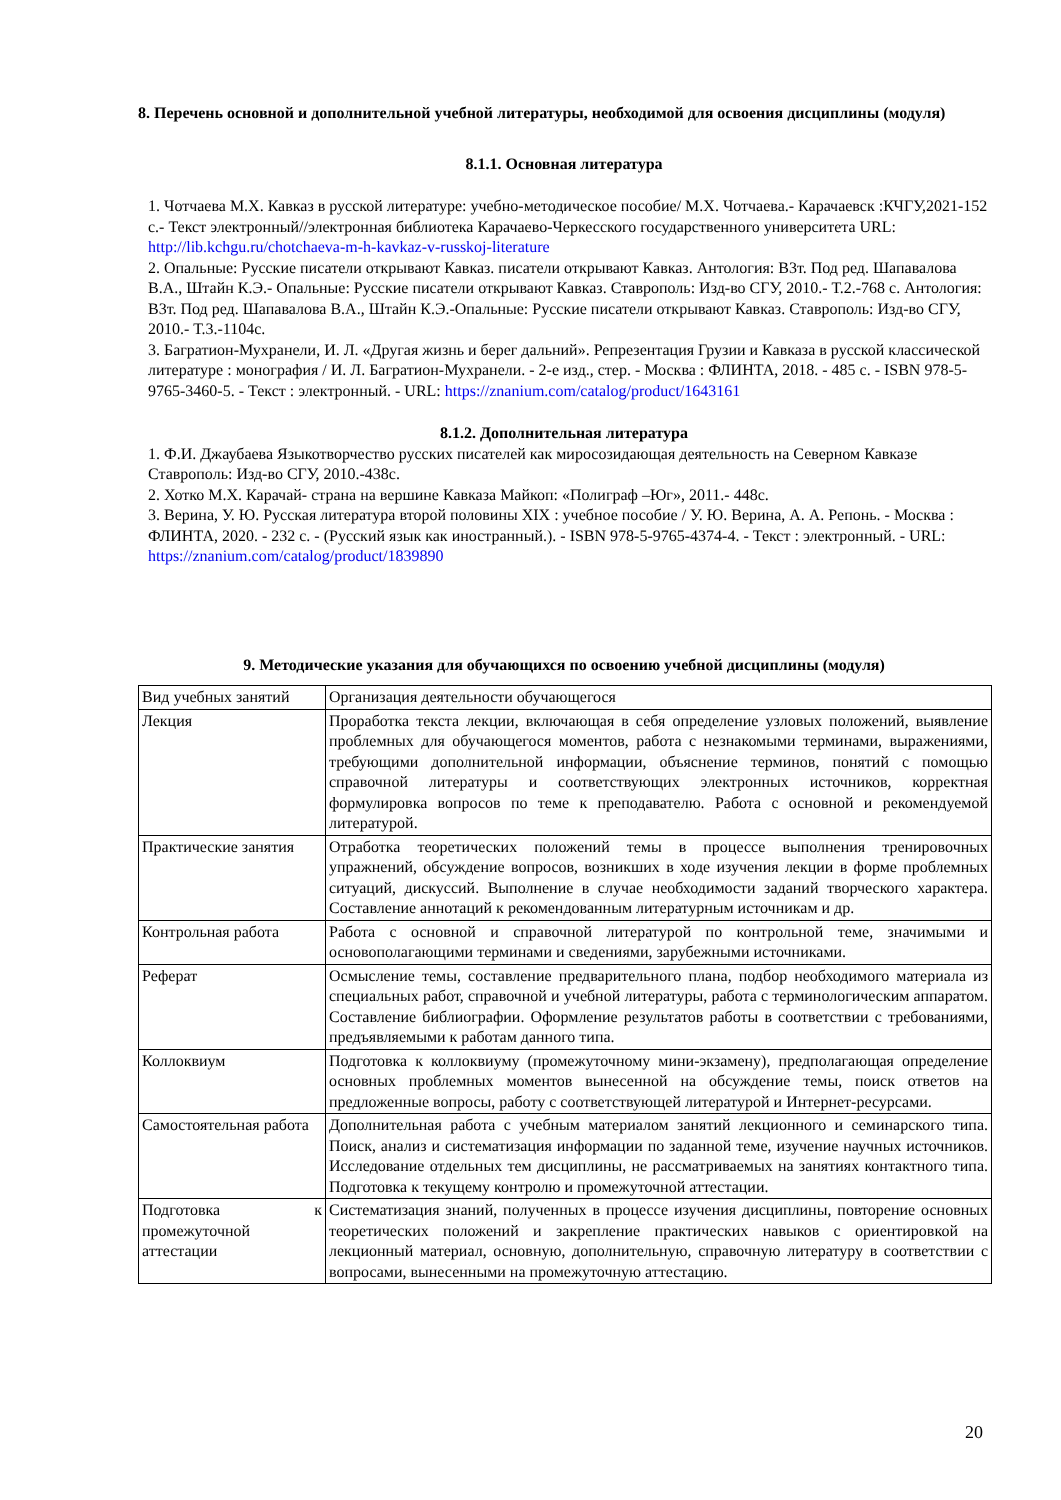8. Перечень основной и дополнительной учебной литературы, необходимой для освоения дисциплины (модуля)
8.1.1. Основная литература
1. Чотчаева М.Х. Кавказ в русской литературе: учебно-методическое пособие/ М.Х. Чотчаева.- Карачаевск :КЧГУ,2021-152 с.- Текст электронный//электронная библиотека Карачаево-Черкесского государственного университета URL: http://lib.kchgu.ru/chotchaeva-m-h-kavkaz-v-russkoj-literature
2. Опальные: Русские писатели открывают Кавказ. писатели открывают Кавказ. Антология: В3т. Под ред. Шапавалова В.А., Штайн К.Э.- Опальные: Русские писатели открывают Кавказ. Ставрополь: Изд-во СГУ, 2010.- Т.2.-768 с. Антология: В3т. Под ред. Шапавалова В.А., Штайн К.Э.-Опальные: Русские писатели открывают Кавказ. Ставрополь: Изд-во СГУ, 2010.- Т.3.-1104с.
3. Багратион-Мухранели, И. Л. «Другая жизнь и берег дальний». Репрезентация Грузии и Кавказа в русской классической литературе : монография / И. Л. Багратион-Мухранели. - 2-е изд., стер. - Москва : ФЛИНТА, 2018. - 485 с. - ISBN 978-5-9765-3460-5. - Текст : электронный. - URL: https://znanium.com/catalog/product/1643161
8.1.2. Дополнительная литература
1. Ф.И. Джаубаева Языкотворчество русских писателей как миросозидающая деятельность на Северном Кавказе Ставрополь: Изд-во СГУ, 2010.-438с.
2. Хотко М.Х. Карачай- страна на вершине Кавказа Майкоп: «Полиграф –Юг», 2011.- 448с.
3. Верина, У. Ю. Русская литература второй половины XIX : учебное пособие / У. Ю. Верина, А. А. Репонь. - Москва : ФЛИНТА, 2020. - 232 с. - (Русский язык как иностранный.). - ISBN 978-5-9765-4374-4. - Текст : электронный. - URL: https://znanium.com/catalog/product/1839890
9. Методические указания для обучающихся по освоению учебной дисциплины (модуля)
| Вид учебных занятий | Организация деятельности обучающегося |
| Лекция | Проработка текста лекции, включающая в себя определение узловых положений, выявление проблемных для обучающегося моментов, работа с незнакомыми терминами, выражениями, требующими дополнительной информации, объяснение терминов, понятий с помощью справочной литературы и соответствующих электронных источников, корректная формулировка вопросов по теме к преподавателю. Работа с основной и рекомендуемой литературой. |
| Практические занятия | Отработка теоретических положений темы в процессе выполнения тренировочных упражнений, обсуждение вопросов, возникших в ходе изучения лекции в форме проблемных ситуаций, дискуссий. Выполнение в случае необходимости заданий творческого характера. Составление аннотаций к рекомендованным литературным источникам и др. |
| Контрольная работа | Работа с основной и справочной литературой по контрольной теме, значимыми и основополагающими терминами и сведениями, зарубежными источниками. |
| Реферат | Осмысление темы, составление предварительного плана, подбор необходимого материала из специальных работ, справочной и учебной литературы, работа с терминологическим аппаратом. Составление библиографии. Оформление результатов работы в соответствии с требованиями, предъявляемыми к работам данного типа. |
| Коллоквиум | Подготовка к коллоквиуму (промежуточному мини-экзамену), предполагающая определение основных проблемных моментов вынесенной на обсуждение темы, поиск ответов на предложенные вопросы, работу с соответствующей литературой и Интернет-ресурсами. |
| Самостоятельная работа | Дополнительная работа с учебным материалом занятий лекционного и семинарского типа. Поиск, анализ и систематизация информации по заданной теме, изучение научных источников. Исследование отдельных тем дисциплины, не рассматриваемых на занятиях контактного типа. Подготовка к текущему контролю и промежуточной аттестации. |
| Подготовка к промежуточной аттестации | Систематизация знаний, полученных в процессе изучения дисциплины, повторение основных теоретических положений и закрепление практических навыков с ориентировкой на лекционный материал, основную, дополнительную, справочную литературу в соответствии с вопросами, вынесенными на промежуточную аттестацию. |
20